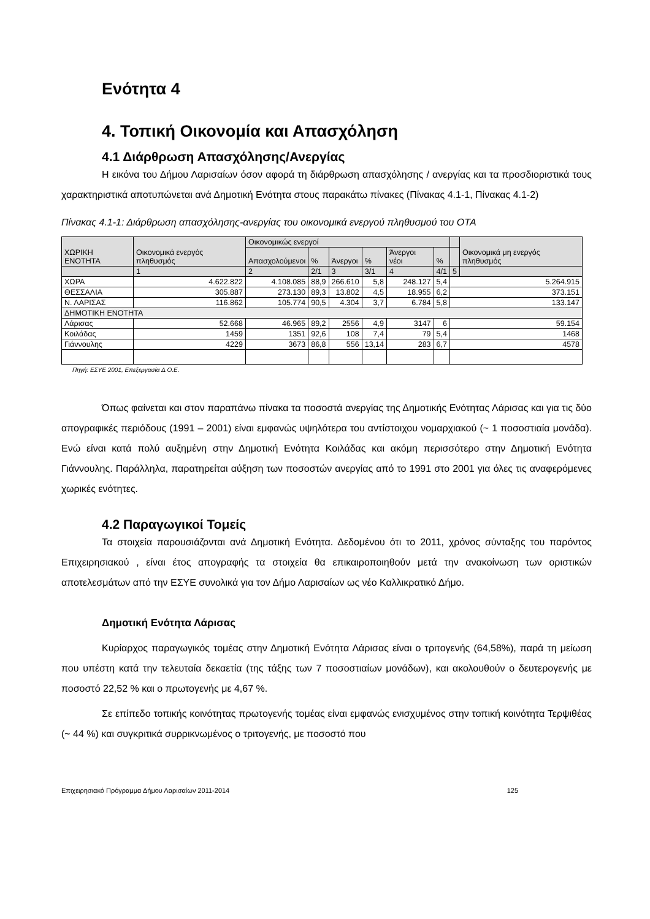Ενότητα 4
4. Τοπική Οικονομία και Απασχόληση
4.1 Διάρθρωση Απασχόλησης/Ανεργίας
Η εικόνα του Δήμου Λαρισαίων όσον αφορά τη διάρθρωση απασχόλησης / ανεργίας και τα προσδιοριστικά τους χαρακτηριστικά αποτυπώνεται ανά Δημοτική Ενότητα στους παρακάτω πίνακες (Πίνακας 4.1-1, Πίνακας 4.1-2)
Πίνακας 4.1-1: Διάρθρωση απασχόλησης-ανεργίας του οικονομικά ενεργού πληθυσμού του ΟΤΑ
| ΧΩΡΙΚΗ ΕΝΟΤΗΤΑ | Οικονομικά ενεργός πληθυσμός | Οικονομικώς ενεργοί | | | | | | | Οικονομικά μη ενεργός πληθυσμός |
| --- | --- | --- | --- | --- | --- | --- | --- | --- | --- |
| | | Απασχολούμενοι | % | Άνεργοι | % | Άνεργοι νέοι | % | | |
| | 1 | 2 | 2/1 | 3 | 3/1 | 4 | 4/1 | 5 | |
| ΧΩΡΑ | 4.622.822 | 4.108.085 | 88,9 | 266.610 | 5,8 | 248.127 | 5,4 | 5.264.915 | |
| ΘΕΣΣΑΛΙΑ | 305.887 | 273.130 | 89,3 | 13.802 | 4,5 | 18.955 | 6,2 | 373.151 | |
| Ν. ΛΑΡΙΣΑΣ | 116.862 | 105.774 | 90,5 | 4.304 | 3,7 | 6.784 | 5,8 | 133.147 | |
| ΔΗΜΟΤΙΚΗ ΕΝΟΤΗΤΑ | | | | | | | | | |
| Λάρισας | 52.668 | 46.965 | 89,2 | 2556 | 4,9 | 3147 | 6 | 59.154 | |
| Κοιλάδας | 1459 | 1351 | 92,6 | 108 | 7,4 | 79 | 5,4 | 1468 | |
| Γιάννουλης | 4229 | 3673 | 86,8 | 556 | 13,14 | 283 | 6,7 | 4578 | |
Πηγή: ΕΣΥΕ 2001, Επεξεργασία Δ.Ο.Ε.
Όπως φαίνεται και στον παραπάνω πίνακα τα ποσοστά ανεργίας της Δημοτικής Ενότητας Λάρισας και για τις δύο απογραφικές περιόδους (1991 – 2001) είναι εμφανώς υψηλότερα του αντίστοιχου νομαρχιακού (~ 1 ποσοστιαία μονάδα). Ενώ είναι κατά πολύ αυξημένη στην Δημοτική Ενότητα Κοιλάδας και ακόμη περισσότερο στην Δημοτική Ενότητα Γιάννουλης. Παράλληλα, παρατηρείται αύξηση των ποσοστών ανεργίας από το 1991 στο 2001 για όλες τις αναφερόμενες χωρικές ενότητες.
4.2 Παραγωγικοί Τομείς
Τα στοιχεία παρουσιάζονται ανά Δημοτική Ενότητα. Δεδομένου ότι το 2011, χρόνος σύνταξης του παρόντος Επιχειρησιακού , είναι έτος απογραφής τα στοιχεία θα επικαιροποιηθούν μετά την ανακοίνωση των οριστικών αποτελεσμάτων από την ΕΣΥΕ συνολικά για τον Δήμο Λαρισαίων ως νέο Καλλικρατικό Δήμο.
Δημοτική Ενότητα Λάρισας
Κυρίαρχος παραγωγικός τομέας στην Δημοτική Ενότητα Λάρισας είναι ο τριτογενής (64,58%), παρά τη μείωση που υπέστη κατά την τελευταία δεκαετία (της τάξης των 7 ποσοστιαίων μονάδων), και ακολουθούν ο δευτερογενής με ποσοστό 22,52 % και ο πρωτογενής με 4,67 %.
Σε επίπεδο τοπικής κοινότητας πρωτογενής τομέας είναι εμφανώς ενισχυμένος στην τοπική κοινότητα Τερψιθέας (~ 44 %) και συγκριτικά συρρικνωμένος ο τριτογενής, με ποσοστό που
Επιχειρησιακό Πρόγραμμα Δήμου Λαρισαίων 2011-2014 125